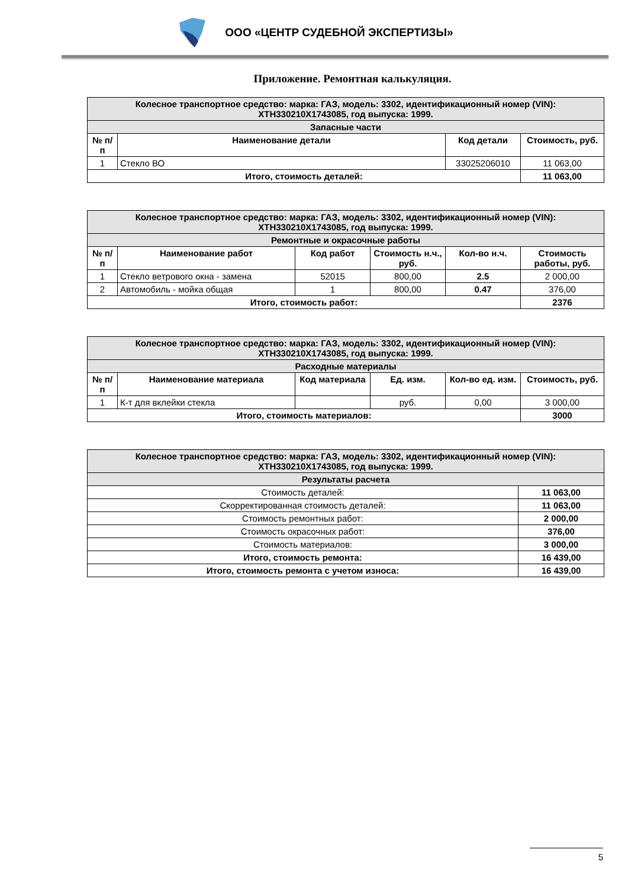ООО «ЦЕНТР СУДЕБНОЙ ЭКСПЕРТИЗЫ»
Приложение. Ремонтная калькуляция.
| Колесное транспортное средство: марка: ГАЗ, модель: 3302, идентификационный номер (VIN): XTH330210X1743085, год выпуска: 1999. | | | |
| --- | --- | --- | --- |
| Запасные части | | | |
| № п/п | Наименование детали | Код детали | Стоимость, руб. |
| 1 | Стекло ВО | 33025206010 | 11 063,00 |
| Итого, стоимость деталей: | | | 11 063,00 |
| Колесное транспортное средство: марка: ГАЗ, модель: 3302, идентификационный номер (VIN): XTH330210X1743085, год выпуска: 1999. | | | | | |
| --- | --- | --- | --- | --- | --- |
| Ремонтные и окрасочные работы | | | | | |
| № п/п | Наименование работ | Код работ | Стоимость н.ч., руб. | Кол-во н.ч. | Стоимость работы, руб. |
| 1 | Стекло ветрового окна - замена | 52015 | 800,00 | 2.5 | 2 000,00 |
| 2 | Автомобиль - мойка общая | 1 | 800,00 | 0.47 | 376,00 |
| Итого, стоимость работ: | | | | | 2376 |
| Колесное транспортное средство: марка: ГАЗ, модель: 3302, идентификационный номер (VIN): XTH330210X1743085, год выпуска: 1999. | | | | | |
| --- | --- | --- | --- | --- | --- |
| Расходные материалы | | | | | |
| № п/п | Наименование материала | Код материала | Ед. изм. | Кол-во ед. изм. | Стоимость, руб. |
| 1 | К-т для вклейки стекла | | руб. | 0,00 | 3 000,00 |
| Итого, стоимость материалов: | | | | | 3000 |
| Колесное транспортное средство: марка: ГАЗ, модель: 3302, идентификационный номер (VIN): XTH330210X1743085, год выпуска: 1999. | |
| --- | --- |
| Результаты расчета | |
| Стоимость деталей: | 11 063,00 |
| Скорректированная стоимость деталей: | 11 063,00 |
| Стоимость ремонтных работ: | 2 000,00 |
| Стоимость окрасочных работ: | 376,00 |
| Стоимость материалов: | 3 000,00 |
| Итого, стоимость ремонта: | 16 439,00 |
| Итого, стоимость ремонта с учетом износа: | 16 439,00 |
5